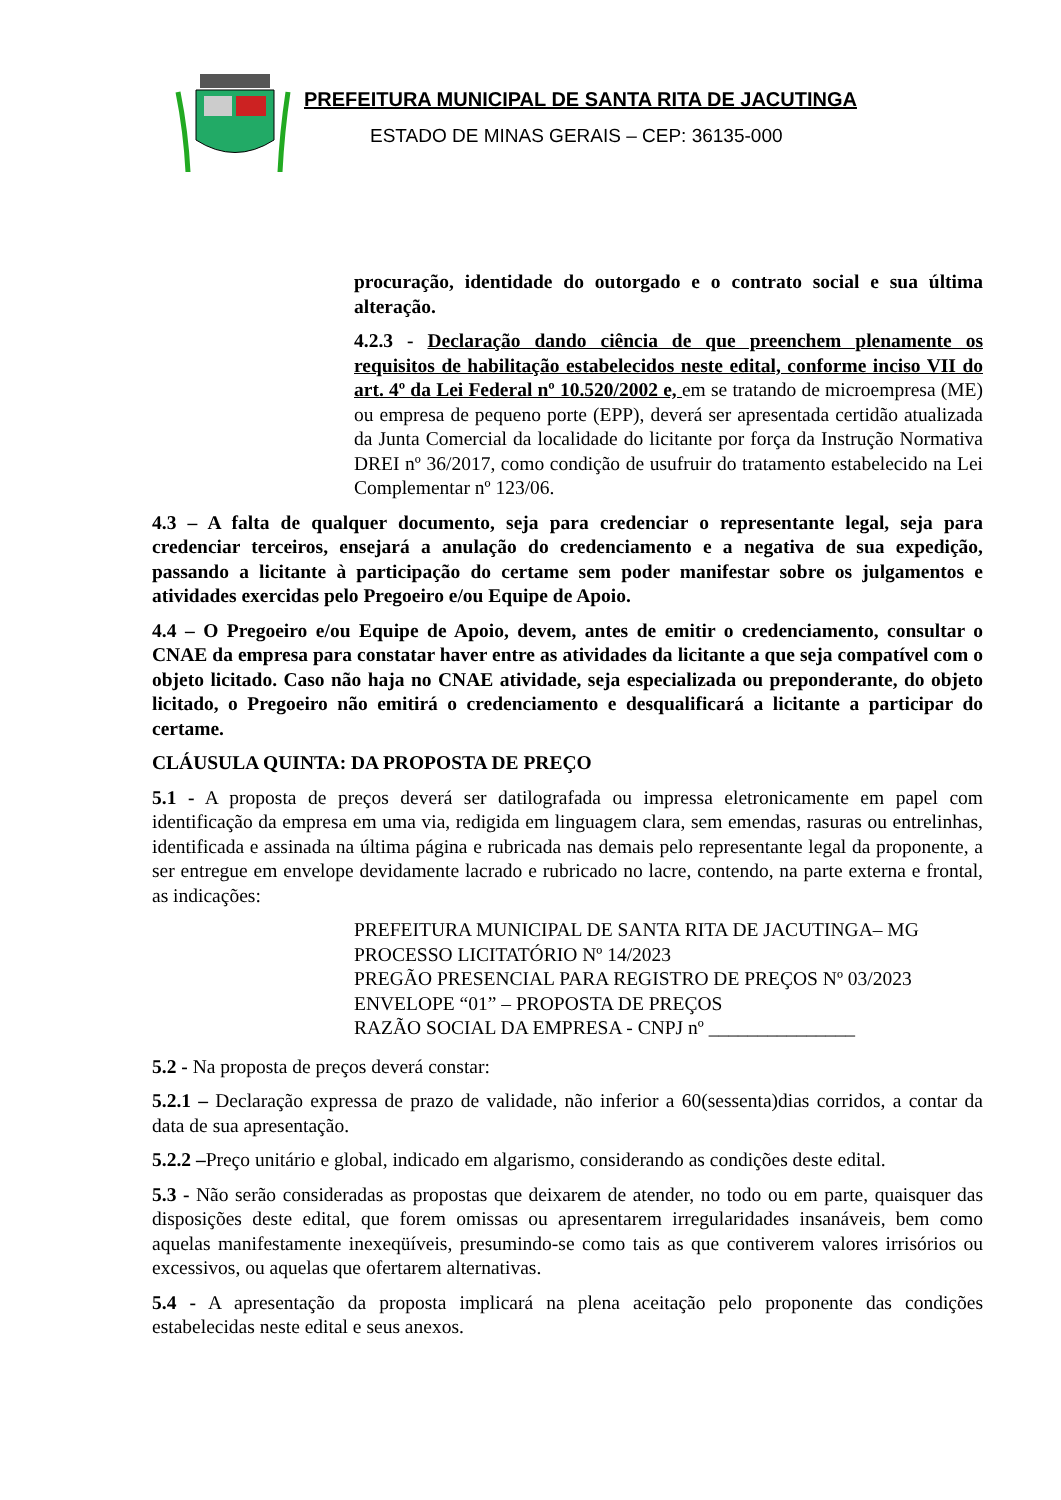PREFEITURA MUNICIPAL DE SANTA RITA DE JACUTINGA
ESTADO DE MINAS GERAIS – CEP: 36135-000
procuração, identidade do outorgado e o contrato social e sua última alteração.
4.2.3 - Declaração dando ciência de que preenchem plenamente os requisitos de habilitação estabelecidos neste edital, conforme inciso VII do art. 4º da Lei Federal nº 10.520/2002 e, em se tratando de microempresa (ME) ou empresa de pequeno porte (EPP), deverá ser apresentada certidão atualizada da Junta Comercial da localidade do licitante por força da Instrução Normativa DREI nº 36/2017, como condição de usufruir do tratamento estabelecido na Lei Complementar nº 123/06.
4.3 – A falta de qualquer documento, seja para credenciar o representante legal, seja para credenciar terceiros, ensejará a anulação do credenciamento e a negativa de sua expedição, passando a licitante à participação do certame sem poder manifestar sobre os julgamentos e atividades exercidas pelo Pregoeiro e/ou Equipe de Apoio.
4.4 – O Pregoeiro e/ou Equipe de Apoio, devem, antes de emitir o credenciamento, consultar o CNAE da empresa para constatar haver entre as atividades da licitante a que seja compatível com o objeto licitado. Caso não haja no CNAE atividade, seja especializada ou preponderante, do objeto licitado, o Pregoeiro não emitirá o credenciamento e desqualificará a licitante a participar do certame.
CLÁUSULA QUINTA: DA PROPOSTA DE PREÇO
5.1 - A proposta de preços deverá ser datilografada ou impressa eletronicamente em papel com identificação da empresa em uma via, redigida em linguagem clara, sem emendas, rasuras ou entrelinhas, identificada e assinada na última página e rubricada nas demais pelo representante legal da proponente, a ser entregue em envelope devidamente lacrado e rubricado no lacre, contendo, na parte externa e frontal, as indicações:
PREFEITURA MUNICIPAL DE SANTA RITA DE JACUTINGA– MG
PROCESSO LICITATÓRIO Nº 14/2023
PREGÃO PRESENCIAL PARA REGISTRO DE PREÇOS Nº 03/2023
ENVELOPE “01” – PROPOSTA DE PREÇOS
RAZÃO SOCIAL DA EMPRESA - CNPJ nº _______________
5.2 - Na proposta de preços deverá constar:
5.2.1 – Declaração expressa de prazo de validade, não inferior a 60(sessenta)dias corridos, a contar da data de sua apresentação.
5.2.2 –Preço unitário e global, indicado em algarismo, considerando as condições deste edital.
5.3 - Não serão consideradas as propostas que deixarem de atender, no todo ou em parte, quaisquer das disposições deste edital, que forem omissas ou apresentarem irregularidades insanáveis, bem como aquelas manifestamente inexeqüíveis, presumindo-se como tais as que contiverem valores irrisórios ou excessivos, ou aquelas que ofertarem alternativas.
5.4 - A apresentação da proposta implicará na plena aceitação pelo proponente das condições estabelecidas neste edital e seus anexos.